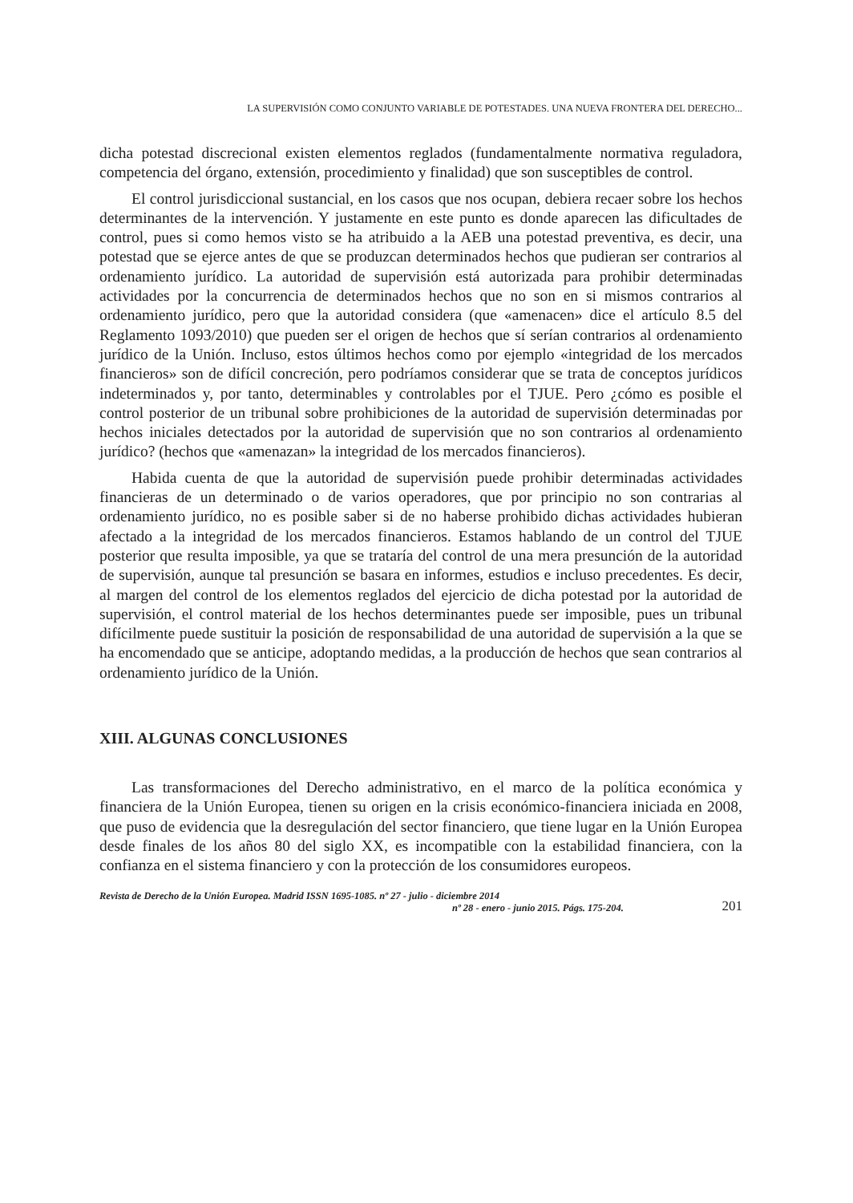LA SUPERVISIÓN COMO CONJUNTO VARIABLE DE POTESTADES. UNA NUEVA FRONTERA DEL DERECHO...
dicha potestad discrecional existen elementos reglados (fundamentalmente normativa reguladora, competencia del órgano, extensión, procedimiento y finalidad) que son susceptibles de control.
El control jurisdiccional sustancial, en los casos que nos ocupan, debiera recaer sobre los hechos determinantes de la intervención. Y justamente en este punto es donde aparecen las dificultades de control, pues si como hemos visto se ha atribuido a la AEB una potestad preventiva, es decir, una potestad que se ejerce antes de que se produzcan determinados hechos que pudieran ser contrarios al ordenamiento jurídico. La autoridad de supervisión está autorizada para prohibir determinadas actividades por la concurrencia de determinados hechos que no son en si mismos contrarios al ordenamiento jurídico, pero que la autoridad considera (que «amenacen» dice el artículo 8.5 del Reglamento 1093/2010) que pueden ser el origen de hechos que sí serían contrarios al ordenamiento jurídico de la Unión. Incluso, estos últimos hechos como por ejemplo «integridad de los mercados financieros» son de difícil concreción, pero podríamos considerar que se trata de conceptos jurídicos indeterminados y, por tanto, determinables y controlables por el TJUE. Pero ¿cómo es posible el control posterior de un tribunal sobre prohibiciones de la autoridad de supervisión determinadas por hechos iniciales detectados por la autoridad de supervisión que no son contrarios al ordenamiento jurídico? (hechos que «amenazan» la integridad de los mercados financieros).
Habida cuenta de que la autoridad de supervisión puede prohibir determinadas actividades financieras de un determinado o de varios operadores, que por principio no son contrarias al ordenamiento jurídico, no es posible saber si de no haberse prohibido dichas actividades hubieran afectado a la integridad de los mercados financieros. Estamos hablando de un control del TJUE posterior que resulta imposible, ya que se trataría del control de una mera presunción de la autoridad de supervisión, aunque tal presunción se basara en informes, estudios e incluso precedentes. Es decir, al margen del control de los elementos reglados del ejercicio de dicha potestad por la autoridad de supervisión, el control material de los hechos determinantes puede ser imposible, pues un tribunal difícilmente puede sustituir la posición de responsabilidad de una autoridad de supervisión a la que se ha encomendado que se anticipe, adoptando medidas, a la producción de hechos que sean contrarios al ordenamiento jurídico de la Unión.
XIII. ALGUNAS CONCLUSIONES
Las transformaciones del Derecho administrativo, en el marco de la política económica y financiera de la Unión Europea, tienen su origen en la crisis económico-financiera iniciada en 2008, que puso de evidencia que la desregulación del sector financiero, que tiene lugar en la Unión Europea desde finales de los años 80 del siglo XX, es incompatible con la estabilidad financiera, con la confianza en el sistema financiero y con la protección de los consumidores europeos.
Revista de Derecho de la Unión Europea. Madrid ISSN 1695-1085. nº 27 - julio - diciembre 2014
nº 28 - enero - junio 2015. Págs. 175-204.
201